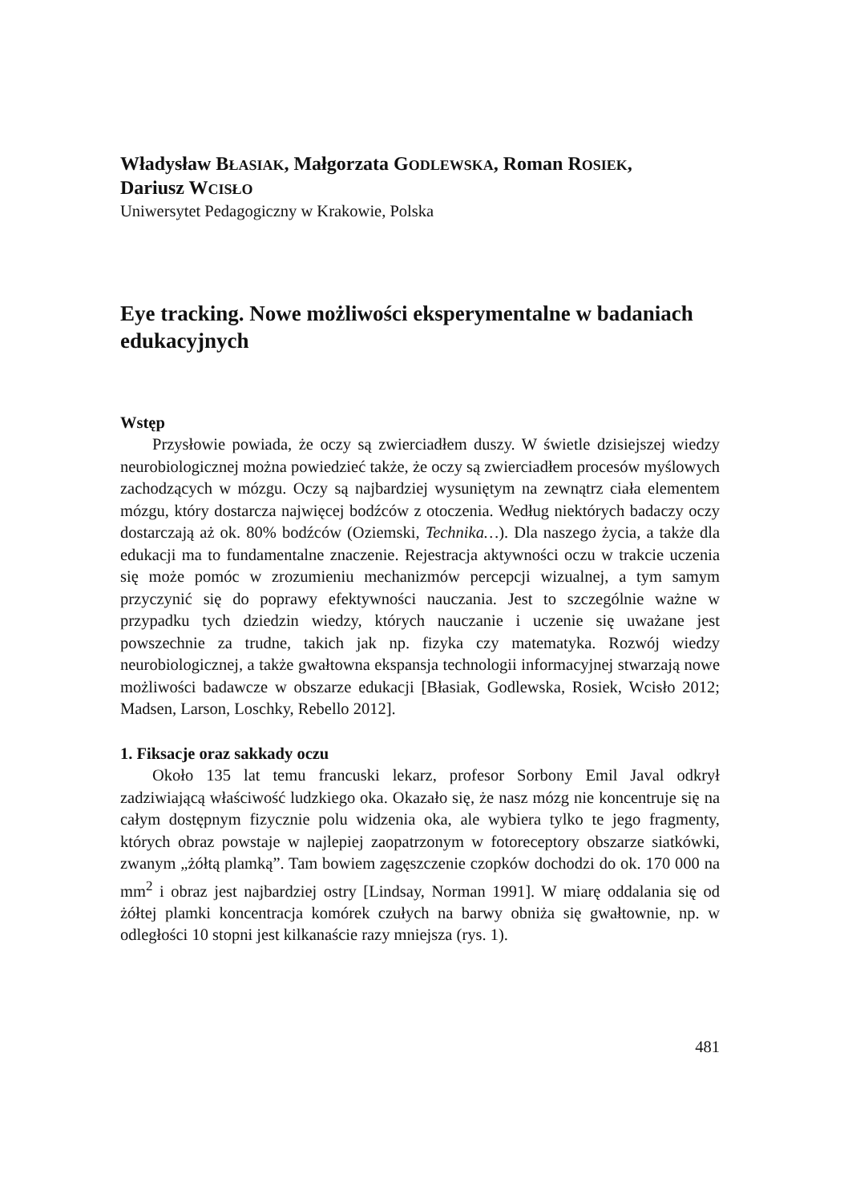Władysław BŁASIAK, Małgorzata GODLEWSKA, Roman ROSIEK,
Dariusz WCISŁO
Uniwersytet Pedagogiczny w Krakowie, Polska
Eye tracking. Nowe możliwości eksperymentalne w badaniach edukacyjnych
Wstęp
Przysłowie powiada, że oczy są zwierciadłem duszy. W świetle dzisiejszej wiedzy neurobiologicznej można powiedzieć także, że oczy są zwierciadłem procesów myślowych zachodzących w mózgu. Oczy są najbardziej wysuniętym na zewnątrz ciała elementem mózgu, który dostarcza najwięcej bodźców z otoczenia. Według niektórych badaczy oczy dostarczają aż ok. 80% bodźców (Oziemski, Technika…). Dla naszego życia, a także dla edukacji ma to fundamentalne znaczenie. Rejestracja aktywności oczu w trakcie uczenia się może pomóc w zrozumieniu mechanizmów percepcji wizualnej, a tym samym przyczynić się do poprawy efektywności nauczania. Jest to szczególnie ważne w przypadku tych dziedzin wiedzy, których nauczanie i uczenie się uważane jest powszechnie za trudne, takich jak np. fizyka czy matematyka. Rozwój wiedzy neurobiologicznej, a także gwałtowna ekspansja technologii informacyjnej stwarzają nowe możliwości badawcze w obszarze edukacji [Błasiak, Godlewska, Rosiek, Wcisło 2012; Madsen, Larson, Loschky, Rebello 2012].
1. Fiksacje oraz sakkady oczu
Około 135 lat temu francuski lekarz, profesor Sorbony Emil Javal odkrył zadziwiającą właściwość ludzkiego oka. Okazało się, że nasz mózg nie koncentruje się na całym dostępnym fizycznie polu widzenia oka, ale wybiera tylko te jego fragmenty, których obraz powstaje w najlepiej zaopatrzonym w fotoreceptory obszarze siatkówki, zwanym „żółtą plamką”. Tam bowiem zagęszczenie czopków dochodzi do ok. 170 000 na mm<sup>2</sup> i obraz jest najbardziej ostry [Lindsay, Norman 1991]. W miarę oddalania się od żółtej plamki koncentracja komórek czułych na barwy obniża się gwałtownie, np. w odległości 10 stopni jest kilkanaście razy mniejsza (rys. 1).
481